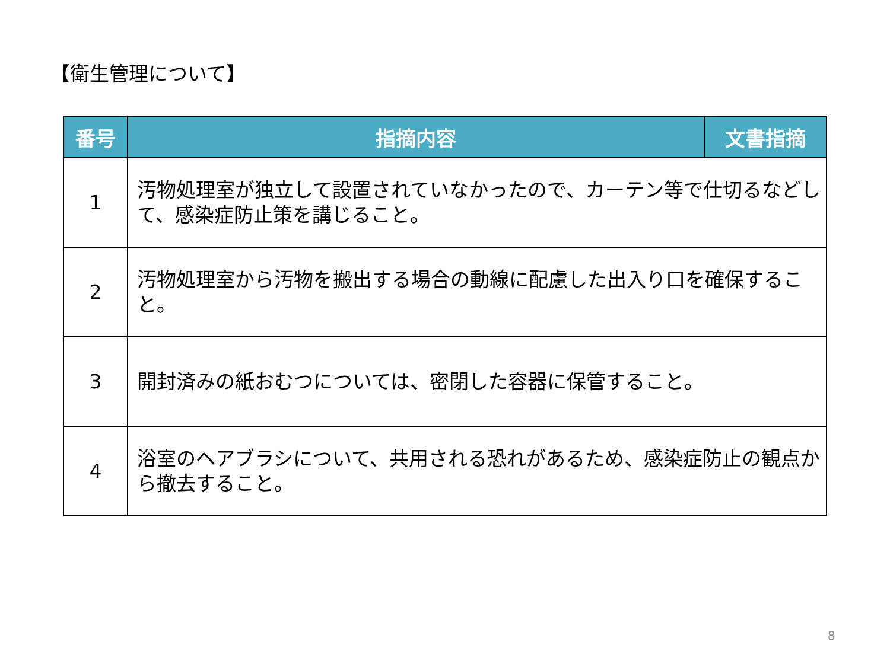【衛生管理について】
| 番号 | 指摘内容 | 文書指摘 |
| --- | --- | --- |
| 1 | 汚物処理室が独立して設置されていなかったので、カーテン等で仕切るなどして、感染症防止策を講じること。 | |
| 2 | 汚物処理室から汚物を搬出する場合の動線に配慮した出入り口を確保すること。 | |
| 3 | 開封済みの紙おむつについては、密閉した容器に保管すること。 | |
| 4 | 浴室のヘアブラシについて、共用される恐れがあるため、感染症防止の観点から撤去すること。 | |
8